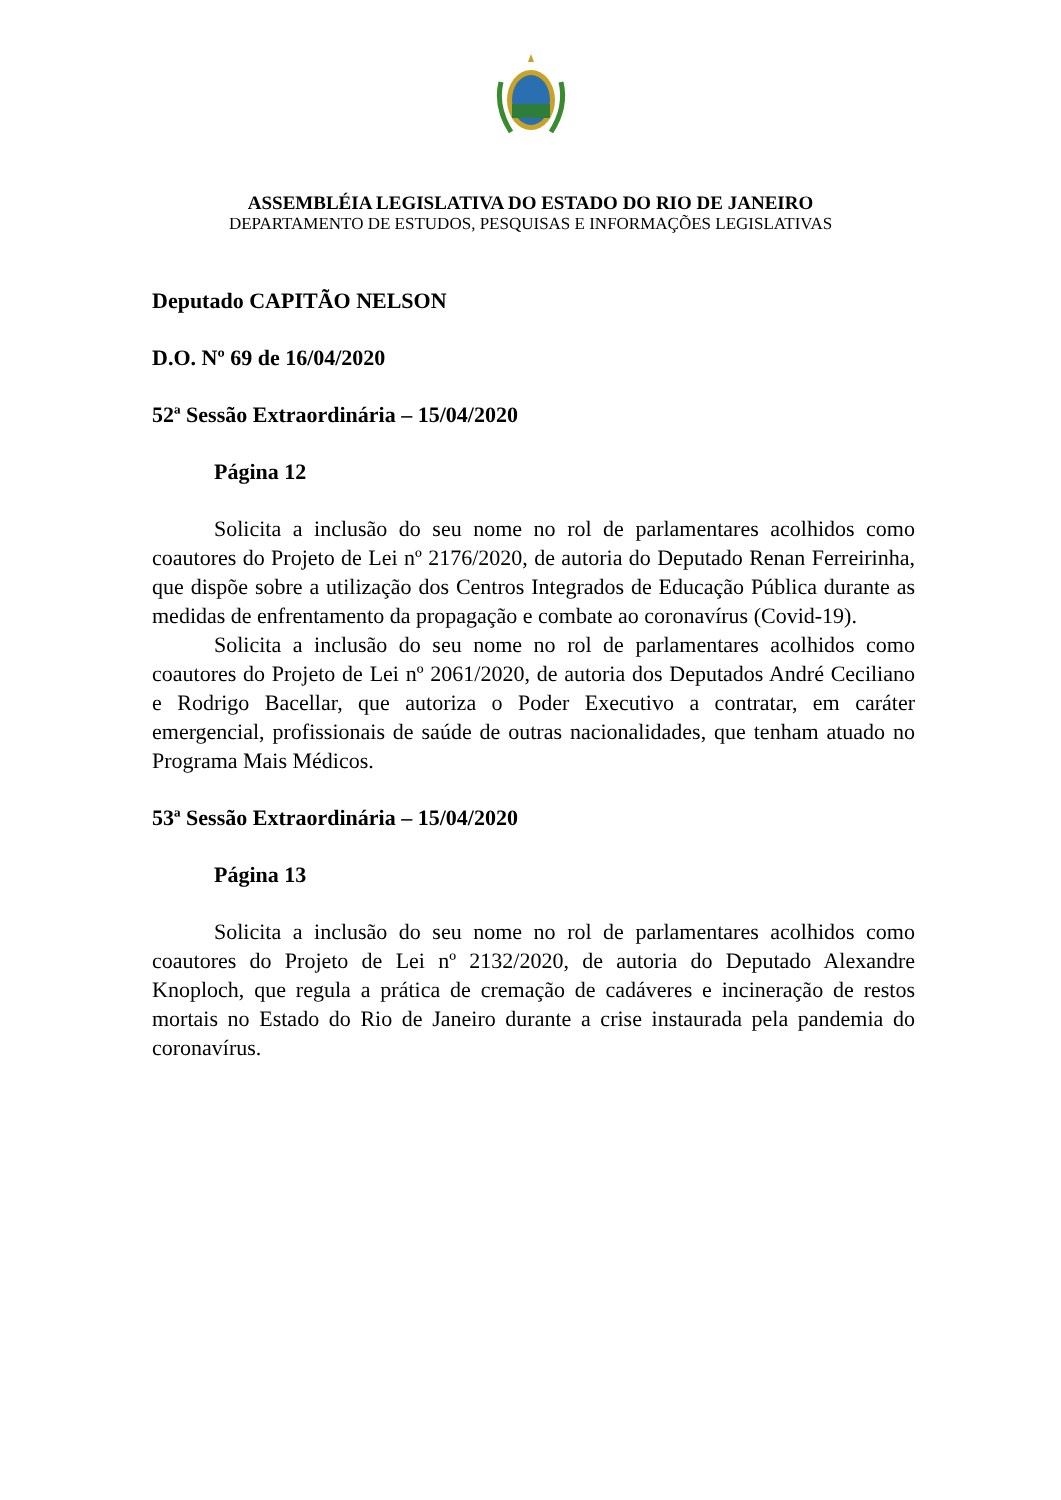ASSEMBLÉIA LEGISLATIVA DO ESTADO DO RIO DE JANEIRO
DEPARTAMENTO DE ESTUDOS, PESQUISAS E INFORMAÇÕES LEGISLATIVAS
Deputado CAPITÃO NELSON
D.O. Nº 69 de 16/04/2020
52ª Sessão Extraordinária – 15/04/2020
Página 12
Solicita a inclusão do seu nome no rol de parlamentares acolhidos como coautores do Projeto de Lei nº 2176/2020, de autoria do Deputado Renan Ferreirinha, que dispõe sobre a utilização dos Centros Integrados de Educação Pública durante as medidas de enfrentamento da propagação e combate ao coronavírus (Covid-19).
Solicita a inclusão do seu nome no rol de parlamentares acolhidos como coautores do Projeto de Lei nº 2061/2020, de autoria dos Deputados André Ceciliano e Rodrigo Bacellar, que autoriza o Poder Executivo a contratar, em caráter emergencial, profissionais de saúde de outras nacionalidades, que tenham atuado no Programa Mais Médicos.
53ª Sessão Extraordinária – 15/04/2020
Página 13
Solicita a inclusão do seu nome no rol de parlamentares acolhidos como coautores do Projeto de Lei nº 2132/2020, de autoria do Deputado Alexandre Knoploch, que regula a prática de cremação de cadáveres e incineração de restos mortais no Estado do Rio de Janeiro durante a crise instaurada pela pandemia do coronavírus.